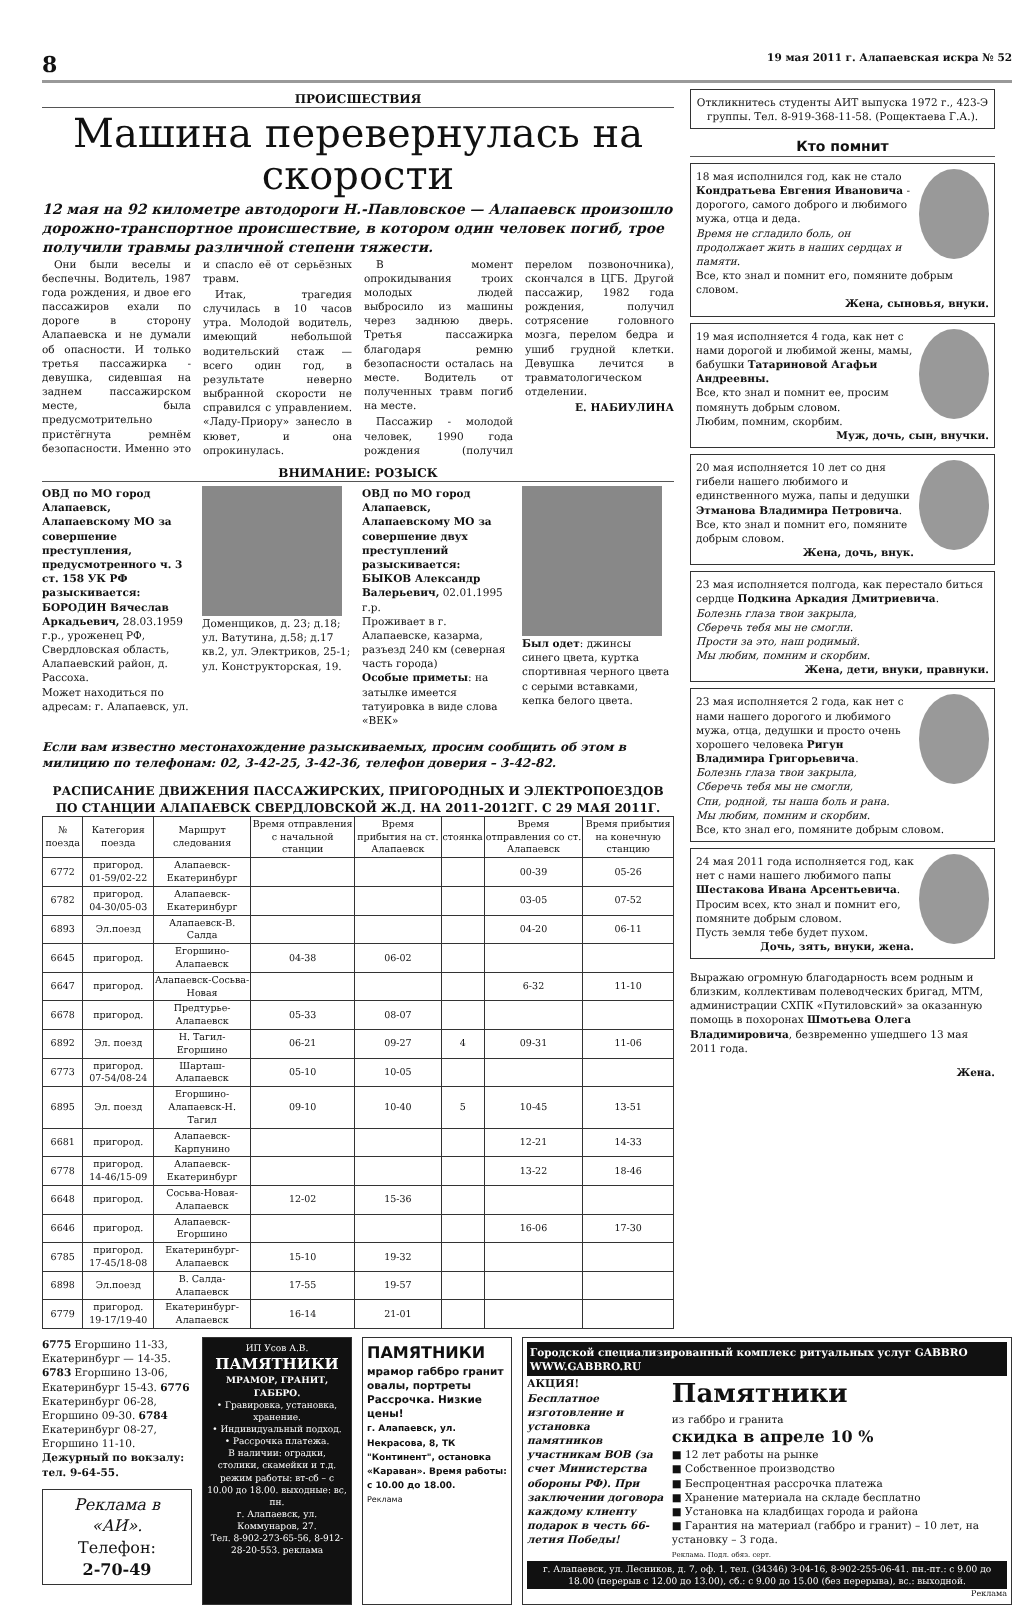8 19 мая 2011 г. Алапаевская искра № 52
ПРОИСШЕСТВИЯ
Машина перевернулась на скорости
12 мая на 92 километре автодороги Н.-Павловское — Алапаевск произошло дорожно-транспортное происшествие, в котором один человек погиб, трое получили травмы различной степени тяжести.
Они были веселы и беспечны. Водитель, 1987 года рождения, и двое его пассажиров ехали по дороге в сторону Алапаевска и не думали об опасности. И только третья пассажирка - девушка, сидевшая на заднем пассажирском месте, была предусмотрительно пристёгнута ремнём безопасности. Именно это и спасло её от серьёзных травм.
Итак, трагедия случилась в 10 часов утра. Молодой водитель, имеющий небольшой водительский стаж — всего один год, в результате неверно выбранной скорости не справился с управлением. «Ладу-Приору» занесло в кювет, и она опрокинулась.
В момент опрокидывания троих молодых людей выбросило из машины через заднюю дверь. Третья пассажирка благодаря ремню безопасности осталась на месте. Водитель от полученных травм погиб на месте.
Пассажир - молодой человек, 1990 года рождения (получил перелом позвоночника), скончался в ЦГБ. Другой пассажир, 1982 года рождения, получил сотрясение головного мозга, перелом бедра и ушиб грудной клетки. Девушка лечится в травматологическом отделении.
Е. НАБИУЛИНА
ВНИМАНИЕ: РОЗЫСК
ОВД по МО город Алапаевск, Алапаевскому МО за совершение преступления, предусмотренного ч. 3 ст. 158 УК РФ разыскивается:
БОРОДИН Вячеслав Аркадьевич, 28.03.1959 г.р., уроженец РФ, Свердловская область, Алапаевский район, д. Рассоха.
Может находиться по адресам: г. Алапаевск, ул.
Доменщиков, д. 23; д.18; ул. Ватутина, д.58; д.17 кв.2, ул. Электриков, 25-1; ул. Конструкторская, 19.
ОВД по МО город Алапаевск, Алапаевскому МО за совершение двух преступлений разыскивается:
БЫКОВ Александр Валерьевич, 02.01.1995 г.р.
Проживает в г. Алапаевске, казарма, разъезд 240 км (северная часть города)
Особые приметы: на затылке имеется татуировка в виде слова «ВЕК»
Был одет: джинсы синего цвета, куртка спортивная черного цвета с серыми вставками, кепка белого цвета.
Если вам известно местонахождение разыскиваемых, просим сообщить об этом в милицию по телефонам: 02, 3-42-25, 3-42-36, телефон доверия – 3-42-82.
РАСПИСАНИЕ ДВИЖЕНИЯ ПАССАЖИРСКИХ, ПРИГОРОДНЫХ И ЭЛЕКТРОПОЕЗДОВ ПО СТАНЦИИ АЛАПАЕВСК СВЕРДЛОВСКОЙ Ж.Д. НА 2011-2012ГГ. С 29 МАЯ 2011Г.
| № поезда | Категория поезда | Маршрут следования | Время отправления с начальной станции | Время прибытия на ст. Алапаевск | стоянка | Время отправления со ст. Алапаевск | Время прибытия на конечную станцию |
| --- | --- | --- | --- | --- | --- | --- | --- |
| 6772 | пригород. 01-59/02-22 | Алапаевск-Екатеринбург | | | | 00-39 | 05-26 |
| 6782 | пригород. 04-30/05-03 | Алапаевск-Екатеринбург | | | | 03-05 | 07-52 |
| 6893 | Эл.поезд | Алапаевск-В. Салда | | | | 04-20 | 06-11 |
| 6645 | пригород. | Егоршино-Алапаевск | 04-38 | 06-02 | | | |
| 6647 | пригород. | Алапаевск-Сосьва-Новая | | | | 6-32 | 11-10 |
| 6678 | пригород. | Предтурье-Алапаевск | 05-33 | 08-07 | | | |
| 6892 | Эл. поезд | Н. Тагил-Егоршино | 06-21 | 09-27 | 4 | 09-31 | 11-06 |
| 6773 | пригород. 07-54/08-24 | Шарташ-Алапаевск | 05-10 | 10-05 | | | |
| 6895 | Эл. поезд | Егоршино-Алапаевск-Н. Тагил | 09-10 | 10-40 | 5 | 10-45 | 13-51 |
| 6681 | пригород. | Алапаевск-Карпунино | | | | 12-21 | 14-33 |
| 6778 | пригород. 14-46/15-09 | Алапаевск-Екатеринбург | | | | 13-22 | 18-46 |
| 6648 | пригород. | Сосьва-Новая-Алапаевск | 12-02 | 15-36 | | | |
| 6646 | пригород. | Алапаевск-Егоршино | | | | 16-06 | 17-30 |
| 6785 | пригород. 17-45/18-08 | Екатеринбург-Алапаевск | 15-10 | 19-32 | | | |
| 6898 | Эл.поезд | В. Салда-Алапаевск | 17-55 | 19-57 | | | |
| 6779 | пригород. 19-17/19-40 | Екатеринбург-Алапаевск | 16-14 | 21-01 | | | |
Откликнитесь студенты АИТ выпуска 1972 г., 423-Э группы. Тел. 8-919-368-11-58. (Рощектаева Г.А.).
Кто помнит
18 мая исполнился год, как не стало Кондратьева Евгения Ивановича - дорогого, самого доброго и любимого мужа, отца и деда.
Время не сгладило боль, он продолжает жить в наших сердцах и памяти.
Все, кто знал и помнит его, помяните добрым словом.
Жена, сыновья, внуки.
19 мая исполняется 4 года, как нет с нами дорогой и любимой жены, мамы, бабушки Татариновой Агафьи Андреевны.
Все, кто знал и помнит ее, просим помянуть добрым словом.
Любим, помним, скорбим.
Муж, дочь, сын, внучки.
20 мая исполняется 10 лет со дня гибели нашего любимого и единственного мужа, папы и дедушки Этманова Владимира Петровича.
Все, кто знал и помнит его, помяните добрым словом.
Жена, дочь, внук.
23 мая исполняется полгода, как перестало биться сердце Подкина Аркадия Дмитриевича.
Болезнь глаза твои закрыла,
Сберечь тебя мы не смогли.
Прости за это, наш родимый.
Мы любим, помним и скорбим.
Жена, дети, внуки, правнуки.
23 мая исполняется 2 года, как нет с нами нашего дорогого и любимого мужа, отца, дедушки и просто очень хорошего человека Ригун Владимира Григорьевича.
Болезнь глаза твои закрыла,
Сберечь тебя мы не смогли,
Спи, родной, ты наша боль и рана.
Мы любим, помним и скорбим.
Все, кто знал его, помяните добрым словом.
24 мая 2011 года исполняется год, как нет с нами нашего любимого папы Шестакова Ивана Арсентьевича.
Просим всех, кто знал и помнит его, помяните добрым словом.
Пусть земля тебе будет пухом.
Дочь, зять, внуки, жена.
Выражаю огромную благодарность всем родным и близким, коллективам полеводческих бригад, МТМ, администрации СХПК «Путиловский» за оказанную помощь в похоронах Шмотьева Олега Владимировича, безвременно ушедшего 13 мая 2011 года.
Жена.
6775 Егоршино 11-33, Екатеринбург — 14-35. 6783 Егоршино 13-06, Екатеринбург 15-43. 6776 Екатеринбург 06-28, Егоршино 09-30. 6784 Екатеринбург 08-27, Егоршино 11-10. Дежурный по вокзалу: тел. 9-64-55.
Реклама в «АИ».
Телефон:
2-70-49
ИП Усов А.В.
ПАМЯТНИКИ
МРАМОР, ГРАНИТ, ГАББРО.
• Гравировка, установка, хранение.
• Индивидуальный подход.
• Рассрочка платежа.
В наличии: оградки, столики, скамейки и т.д.
режим работы: вт-сб – с 10.00 до 18.00. выходные: вс, пн.
г. Алапаевск, ул. Коммунаров, 27.
Тел. 8-902-273-65-56, 8-912-28-20-553. реклама
ПАМЯТНИКИ
мрамор габбро гранит
овалы, портреты
Рассрочка. Низкие цены!
г. Алапаевск, ул. Некрасова, 8, ТК "Континент", остановка «Караван». Время работы: с 10.00 до 18.00.
Реклама
Городской специализированный комплекс ритуальных услуг GABBRO WWW.GABBRO.RU
АКЦИЯ!
Бесплатное изготовление и установка памятников участникам ВОВ (за счет Министерства обороны РФ). При заключении договора каждому клиенту подарок в честь 66-летия Победы!
Памятники
из габбро и гранита
скидка в апреле 10 %
■ 12 лет работы на рынке
■ Собственное производство
■ Беспроцентная рассрочка платежа
■ Хранение материала на складе бесплатно
■ Установка на кладбищах города и района
■ Гарантия на материал (габбро и гранит) – 10 лет, на установку – 3 года.
Реклама. Подл. обяз. серт.
г. Алапаевск, ул. Лесников, д. 7, оф. 1, тел. (34346) 3-04-16, 8-902-255-06-41. пн.-пт.: с 9.00 до 18.00 (перерыв с 12.00 до 13.00), сб.: с 9.00 до 15.00 (без перерыва), вс.: выходной.
Реклама